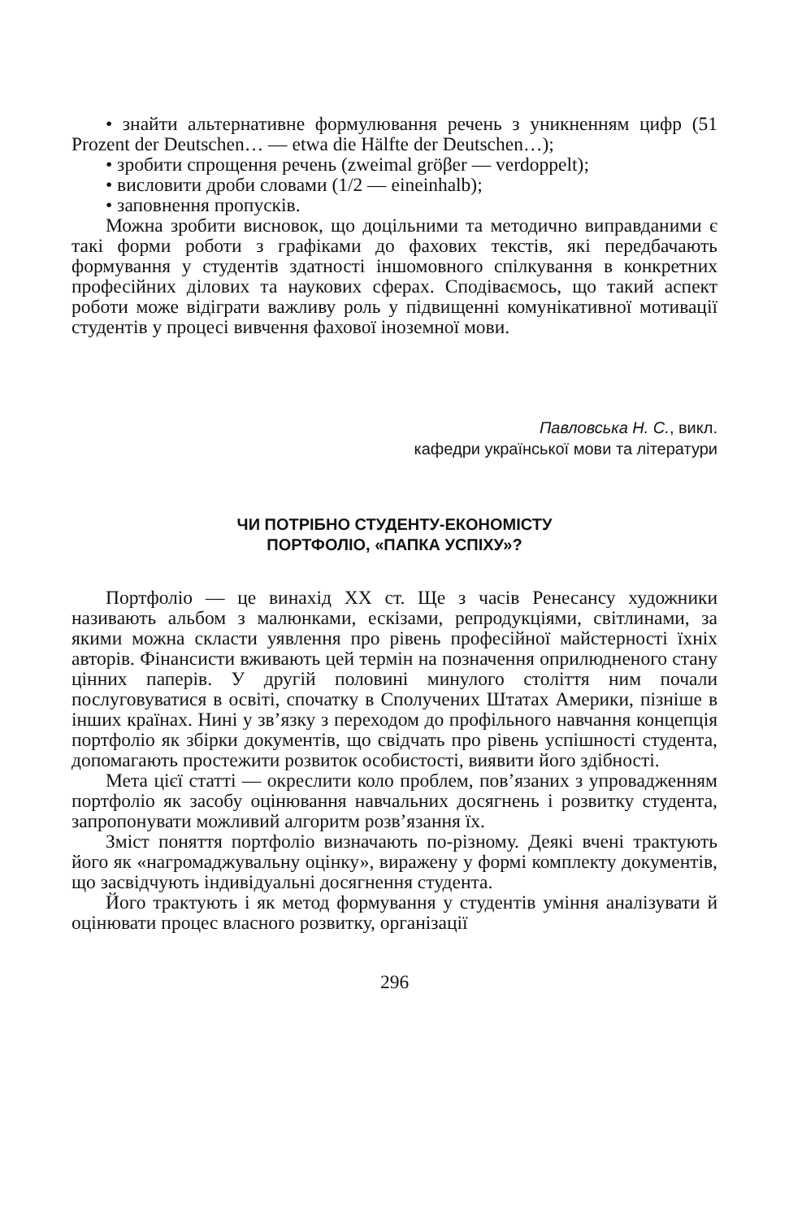• знайти альтернативне формулювання речень з уникненням цифр (51 Prozent der Deutschen… — etwa die Hälfte der Deutschen…);
• зробити спрощення речень (zweimal gröβer — verdoppelt);
• висловити дроби словами (1/2 — eineinhalb);
• заповнення пропусків.
Можна зробити висновок, що доцільними та методично виправданими є такі форми роботи з графіками до фахових текстів, які передбачають формування у студентів здатності іншомовного спілкування в конкретних професійних ділових та наукових сферах. Сподіваємось, що такий аспект роботи може відіграти важливу роль у підвищенні комунікативної мотивації студентів у процесі вивчення фахової іноземної мови.
Павловська Н. С., викл.
кафедри української мови та літератури
ЧИ ПОТРІБНО СТУДЕНТУ-ЕКОНОМІСТУ
ПОРТФОЛІО, «ПАПКА УСПІХУ»?
Портфоліо — це винахід ХХ ст. Ще з часів Ренесансу художники називають альбом з малюнками, ескізами, репродукціями, світлинами, за якими можна скласти уявлення про рівень професійної майстерності їхніх авторів. Фінансисти вживають цей термін на позначення оприлюдненого стану цінних паперів. У другій половині минулого століття ним почали послуговуватися в освіті, спочатку в Сполучених Штатах Америки, пізніше в інших країнах. Нині у зв’язку з переходом до профільного навчання концепція портфоліо як збірки документів, що свідчать про рівень успішності студента, допомагають простежити розвиток особистості, виявити його здібності.
Мета цієї статті — окреслити коло проблем, пов’язаних з упровадженням портфоліо як засобу оцінювання навчальних досягнень і розвитку студента, запропонувати можливий алгоритм розв’язання їх.
Зміст поняття портфоліо визначають по-різному. Деякі вчені трактують його як «нагромаджувальну оцінку», виражену у формі комплекту документів, що засвідчують індивідуальні досягнення студента.
Його трактують і як метод формування у студентів уміння аналізувати й оцінювати процес власного розвитку, організації
296